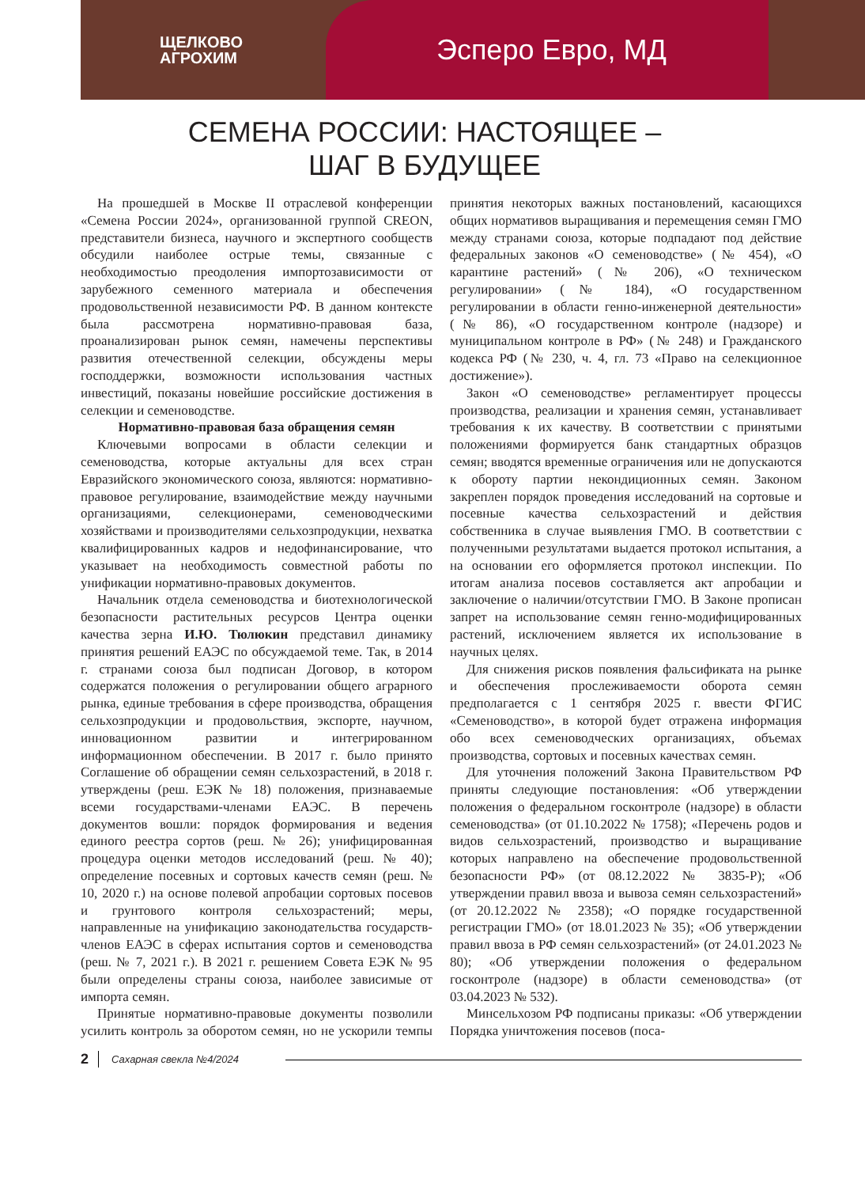ЩЕЛКОВО
АГРОХИМ
Эсперо Евро, МД
СЕМЕНА РОССИИ: НАСТОЯЩЕЕ –
ШАГ В БУДУЩЕЕ
На прошедшей в Москве II отраслевой конференции «Семена России 2024», организованной группой CREON, представители бизнеса, научного и экспертного сообществ обсудили наиболее острые темы, связанные с необходимостью преодоления импортозависимости от зарубежного семенного материала и обеспечения продовольственной независимости РФ. В данном контексте была рассмотрена нормативно-правовая база, проанализирован рынок семян, намечены перспективы развития отечественной селекции, обсуждены меры господдержки, возможности использования частных инвестиций, показаны новейшие российские достижения в селекции и семеноводстве.
Нормативно-правовая база обращения семян
Ключевыми вопросами в области селекции и семеноводства, которые актуальны для всех стран Евразийского экономического союза, являются: нормативно-правовое регулирование, взаимодействие между научными организациями, селекционерами, семеноводческими хозяйствами и производителями сельхозпродукции, нехватка квалифицированных кадров и недофинансирование, что указывает на необходимость совместной работы по унификации нормативно-правовых документов.
Начальник отдела семеноводства и биотехнологической безопасности растительных ресурсов Центра оценки качества зерна И.Ю. Тюлюкин представил динамику принятия решений ЕАЭС по обсуждаемой теме. Так, в 2014 г. странами союза был подписан Договор, в котором содержатся положения о регулировании общего аграрного рынка, единые требования в сфере производства, обращения сельхозпродукции и продовольствия, экспорте, научном, инновационном развитии и интегрированном информационном обеспечении. В 2017 г. было принято Соглашение об обращении семян сельхозрастений, в 2018 г. утверждены (реш. ЕЭК № 18) положения, признаваемые всеми государствами-членами ЕАЭС. В перечень документов вошли: порядок формирования и ведения единого реестра сортов (реш. № 26); унифицированная процедура оценки методов исследований (реш. № 40); определение посевных и сортовых качеств семян (реш. № 10, 2020 г.) на основе полевой апробации сортовых посевов и грунтового контроля сельхозрастений; меры, направленные на унификацию законодательства государств-членов ЕАЭС в сферах испытания сортов и семеноводства (реш. № 7, 2021 г.). В 2021 г. решением Совета ЕЭК № 95 были определены страны союза, наиболее зависимые от импорта семян.
Принятые нормативно-правовые документы позволили усилить контроль за оборотом семян, но не ускорили темпы принятия некоторых важных постановлений, касающихся общих нормативов выращивания и перемещения семян ГМО между странами союза, которые подпадают под действие федеральных законов «О семеноводстве» (№ 454), «О карантине растений» (№ 206), «О техническом регулировании» (№ 184), «О государственном регулировании в области генно-инженерной деятельности» (№ 86), «О государственном контроле (надзоре) и муниципальном контроле в РФ» (№ 248) и Гражданского кодекса РФ (№ 230, ч. 4, гл. 73 «Право на селекционное достижение»).
Закон «О семеноводстве» регламентирует процессы производства, реализации и хранения семян, устанавливает требования к их качеству. В соответствии с принятыми положениями формируется банк стандартных образцов семян; вводятся временные ограничения или не допускаются к обороту партии некондиционных семян. Законом закреплен порядок проведения исследований на сортовые и посевные качества сельхозрастений и действия собственника в случае выявления ГМО. В соответствии с полученными результатами выдается протокол испытания, а на основании его оформляется протокол инспекции. По итогам анализа посевов составляется акт апробации и заключение о наличии/отсутствии ГМО. В Законе прописан запрет на использование семян генно-модифицированных растений, исключением является их использование в научных целях.
Для снижения рисков появления фальсификата на рынке и обеспечения прослеживаемости оборота семян предполагается с 1 сентября 2025 г. ввести ФГИС «Семеноводство», в которой будет отражена информация обо всех семеноводческих организациях, объемах производства, сортовых и посевных качествах семян.
Для уточнения положений Закона Правительством РФ приняты следующие постановления: «Об утверждении положения о федеральном госконтроле (надзоре) в области семеноводства» (от 01.10.2022 № 1758); «Перечень родов и видов сельхозрастений, производство и выращивание которых направлено на обеспечение продовольственной безопасности РФ» (от 08.12.2022 № 3835-Р); «Об утверждении правил ввоза и вывоза семян сельхозрастений» (от 20.12.2022 № 2358); «О порядке государственной регистрации ГМО» (от 18.01.2023 № 35); «Об утверждении правил ввоза в РФ семян сельхозрастений» (от 24.01.2023 № 80); «Об утверждении положения о федеральном госконтроле (надзоре) в области семеноводства» (от 03.04.2023 № 532).
Минсельхозом РФ подписаны приказы: «Об утверждении Порядка уничтожения посевов (поса-
2 Сахарная свекла №4/2024